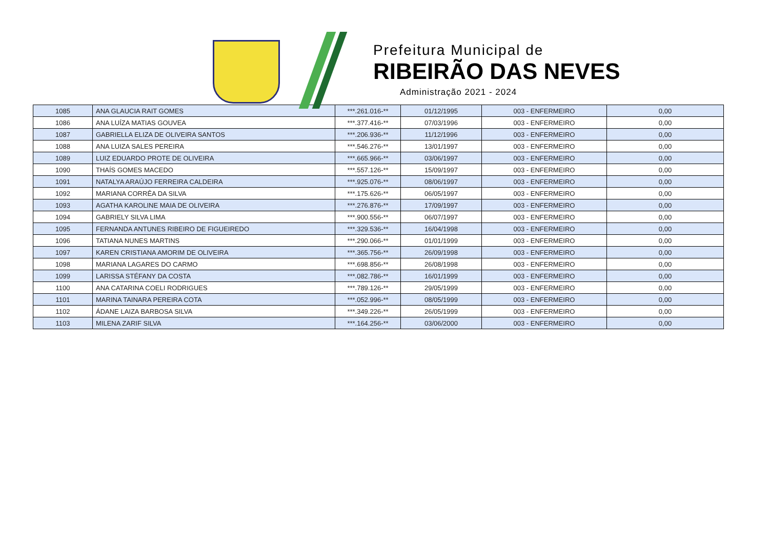Prefeitura Municipal de
RIBEIRÃO DAS NEVES
Administração 2021 - 2024
| 1085 | ANA GLAUCIA RAIT GOMES | ***.261.016-** | 01/12/1995 | 003 - ENFERMEIRO | 0,00 |
| 1086 | ANA LUÍZA MATIAS GOUVEA | ***.377.416-** | 07/03/1996 | 003 - ENFERMEIRO | 0,00 |
| 1087 | GABRIELLA ELIZA DE OLIVEIRA SANTOS | ***.206.936-** | 11/12/1996 | 003 - ENFERMEIRO | 0,00 |
| 1088 | ANA LUIZA SALES PEREIRA | ***.546.276-** | 13/01/1997 | 003 - ENFERMEIRO | 0,00 |
| 1089 | LUIZ EDUARDO PROTE DE OLIVEIRA | ***.665.966-** | 03/06/1997 | 003 - ENFERMEIRO | 0,00 |
| 1090 | THAÍS GOMES MACEDO | ***.557.126-** | 15/09/1997 | 003 - ENFERMEIRO | 0,00 |
| 1091 | NATALYA ARAÚJO FERREIRA CALDEIRA | ***.925.076-** | 08/06/1997 | 003 - ENFERMEIRO | 0,00 |
| 1092 | MARIANA CORRÊA DA SILVA | ***.175.626-** | 06/05/1997 | 003 - ENFERMEIRO | 0,00 |
| 1093 | AGATHA KAROLINE MAIA DE OLIVEIRA | ***.276.876-** | 17/09/1997 | 003 - ENFERMEIRO | 0,00 |
| 1094 | GABRIELY SILVA LIMA | ***.900.556-** | 06/07/1997 | 003 - ENFERMEIRO | 0,00 |
| 1095 | FERNANDA ANTUNES RIBEIRO DE FIGUEIREDO | ***.329.536-** | 16/04/1998 | 003 - ENFERMEIRO | 0,00 |
| 1096 | TATIANA NUNES MARTINS | ***.290.066-** | 01/01/1999 | 003 - ENFERMEIRO | 0,00 |
| 1097 | KAREN CRISTIANA AMORIM DE OLIVEIRA | ***.365.756-** | 26/09/1998 | 003 - ENFERMEIRO | 0,00 |
| 1098 | MARIANA LAGARES DO CARMO | ***.698.856-** | 26/08/1998 | 003 - ENFERMEIRO | 0,00 |
| 1099 | LARISSA STÉFANY DA COSTA | ***.082.786-** | 16/01/1999 | 003 - ENFERMEIRO | 0,00 |
| 1100 | ANA CATARINA COELI RODRIGUES | ***.789.126-** | 29/05/1999 | 003 - ENFERMEIRO | 0,00 |
| 1101 | MARINA TAINARA PEREIRA COTA | ***.052.996-** | 08/05/1999 | 003 - ENFERMEIRO | 0,00 |
| 1102 | ÁDANE LAIZA BARBOSA SILVA | ***.349.226-** | 26/05/1999 | 003 - ENFERMEIRO | 0,00 |
| 1103 | MILENA ZARIF SILVA | ***.164.256-** | 03/06/2000 | 003 - ENFERMEIRO | 0,00 |